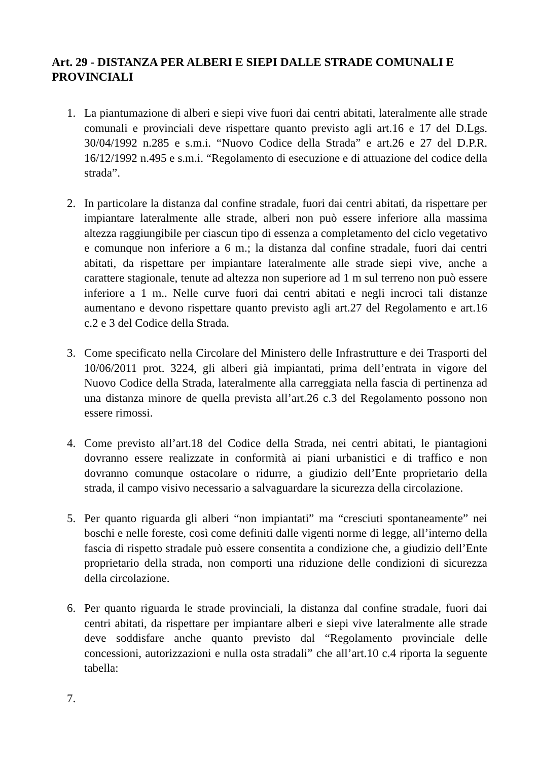Art. 29 - DISTANZA PER ALBERI E SIEPI DALLE STRADE COMUNALI E PROVINCIALI
1. La piantumazione di alberi e siepi vive fuori dai centri abitati, lateralmente alle strade comunali e provinciali deve rispettare quanto previsto agli art.16 e 17 del D.Lgs. 30/04/1992 n.285 e s.m.i. “Nuovo Codice della Strada” e art.26 e 27 del D.P.R. 16/12/1992 n.495 e s.m.i. “Regolamento di esecuzione e di attuazione del codice della strada”.
2. In particolare la distanza dal confine stradale, fuori dai centri abitati, da rispettare per impiantare lateralmente alle strade, alberi non può essere inferiore alla massima altezza raggiungibile per ciascun tipo di essenza a completamento del ciclo vegetativo e comunque non inferiore a 6 m.; la distanza dal confine stradale, fuori dai centri abitati, da rispettare per impiantare lateralmente alle strade siepi vive, anche a carattere stagionale, tenute ad altezza non superiore ad 1 m sul terreno non può essere inferiore a 1 m.. Nelle curve fuori dai centri abitati e negli incroci tali distanze aumentano e devono rispettare quanto previsto agli art.27 del Regolamento e art.16 c.2 e 3 del Codice della Strada.
3. Come specificato nella Circolare del Ministero delle Infrastrutture e dei Trasporti del 10/06/2011 prot. 3224, gli alberi già impiantati, prima dell’entrata in vigore del Nuovo Codice della Strada, lateralmente alla carreggiata nella fascia di pertinenza ad una distanza minore de quella prevista all’art.26 c.3 del Regolamento possono non essere rimossi.
4. Come previsto all’art.18 del Codice della Strada, nei centri abitati, le piantagioni dovranno essere realizzate in conformità ai piani urbanistici e di traffico e non dovranno comunque ostacolare o ridurre, a giudizio dell’Ente proprietario della strada, il campo visivo necessario a salvaguardare la sicurezza della circolazione.
5. Per quanto riguarda gli alberi “non impiantati” ma “cresciuti spontaneamente” nei boschi e nelle foreste, così come definiti dalle vigenti norme di legge, all’interno della fascia di rispetto stradale può essere consentita a condizione che, a giudizio dell’Ente proprietario della strada, non comporti una riduzione delle condizioni di sicurezza della circolazione.
6. Per quanto riguarda le strade provinciali, la distanza dal confine stradale, fuori dai centri abitati, da rispettare per impiantare alberi e siepi vive lateralmente alle strade deve soddisfare anche quanto previsto dal “Regolamento provinciale delle concessioni, autorizzazioni e nulla osta stradali” che all’art.10 c.4 riporta la seguente tabella:
7.